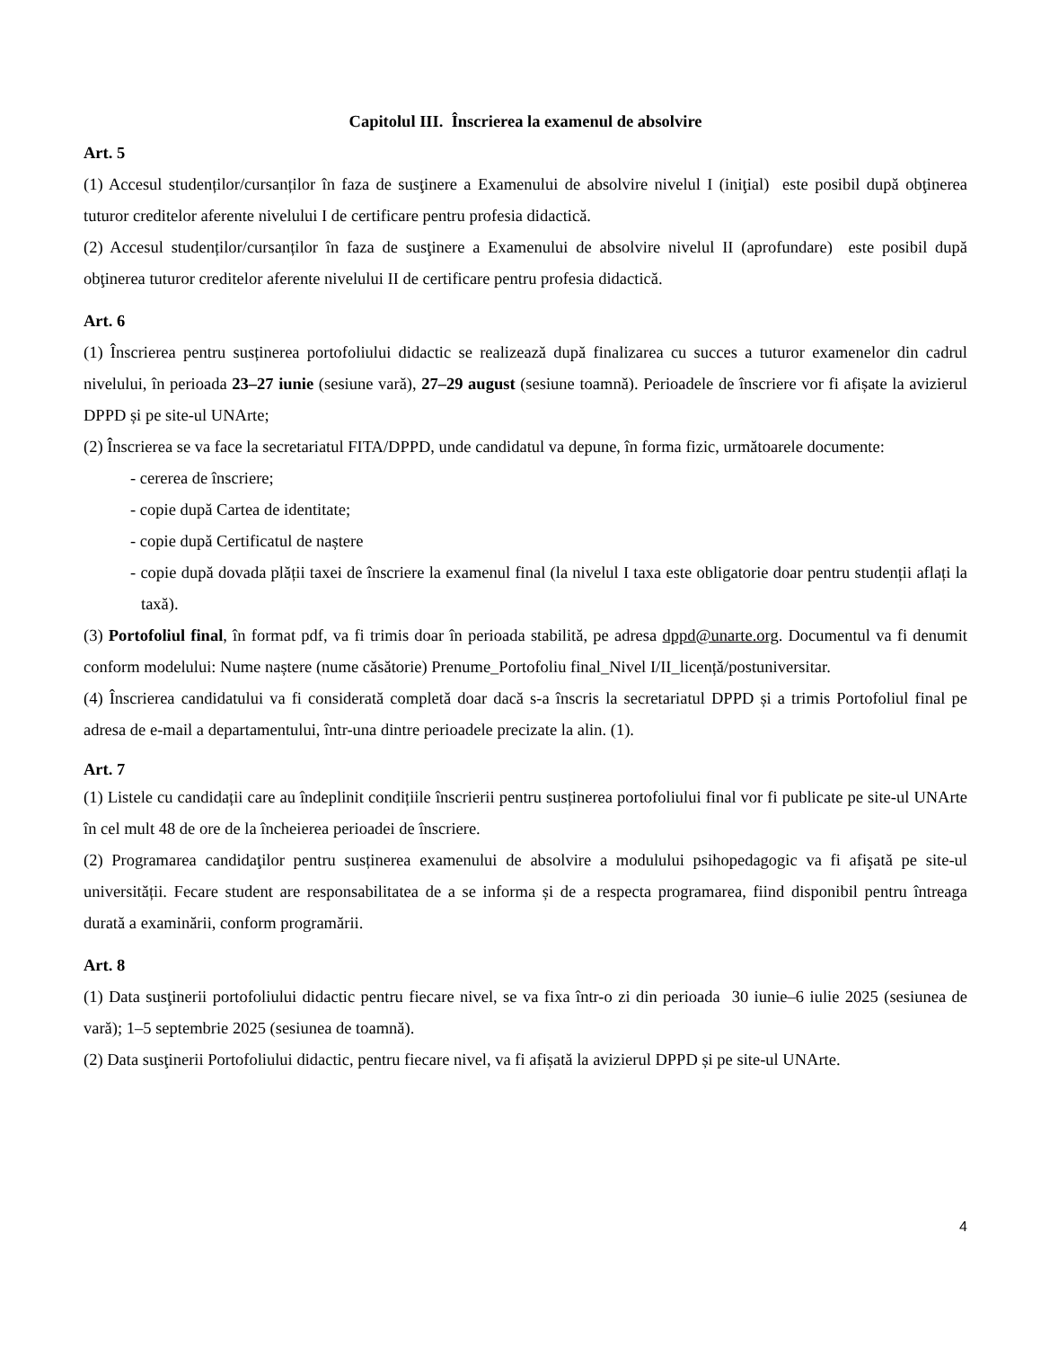Capitolul III. Înscrierea la examenul de absolvire
Art. 5
(1) Accesul studenților/cursanților în faza de susţinere a Examenului de absolvire nivelul I (iniţial) este posibil după obţinerea tuturor creditelor aferente nivelului I de certificare pentru profesia didactică.
(2) Accesul studenților/cursanților în faza de susţinere a Examenului de absolvire nivelul II (aprofundare) este posibil după obţinerea tuturor creditelor aferente nivelului II de certificare pentru profesia didactică.
Art. 6
(1) Înscrierea pentru susținerea portofoliului didactic se realizează după finalizarea cu succes a tuturor examenelor din cadrul nivelului, în perioada 23–27 iunie (sesiune vară), 27–29 august (sesiune toamnă). Perioadele de înscriere vor fi afișate la avizierul DPPD și pe site-ul UNArte;
(2) Înscrierea se va face la secretariatul FITA/DPPD, unde candidatul va depune, în forma fizic, următoarele documente:
- cererea de înscriere;
- copie după Cartea de identitate;
- copie după Certificatul de naștere
- copie după dovada plății taxei de înscriere la examenul final (la nivelul I taxa este obligatorie doar pentru studenții aflați la taxă).
(3) Portofoliul final, în format pdf, va fi trimis doar în perioada stabilită, pe adresa dppd@unarte.org. Documentul va fi denumit conform modelului: Nume naștere (nume căsătorie) Prenume_Portofoliu final_Nivel I/II_licență/postuniversitar.
(4) Înscrierea candidatului va fi considerată completă doar dacă s-a înscris la secretariatul DPPD și a trimis Portofoliul final pe adresa de e-mail a departamentului, într-una dintre perioadele precizate la alin. (1).
Art. 7
(1) Listele cu candidații care au îndeplinit condițiile înscrierii pentru susținerea portofoliului final vor fi publicate pe site-ul UNArte în cel mult 48 de ore de la încheierea perioadei de înscriere.
(2) Programarea candidaţilor pentru susținerea examenului de absolvire a modulului psihopedagogic va fi afişată pe site-ul universității. Fecare student are responsabilitatea de a se informa și de a respecta programarea, fiind disponibil pentru întreaga durată a examinării, conform programării.
Art. 8
(1) Data susţinerii portofoliului didactic pentru fiecare nivel, se va fixa într-o zi din perioada 30 iunie–6 iulie 2025 (sesiunea de vară); 1–5 septembrie 2025 (sesiunea de toamnă).
(2) Data susţinerii Portofoliului didactic, pentru fiecare nivel, va fi afișată la avizierul DPPD și pe site-ul UNArte.
4